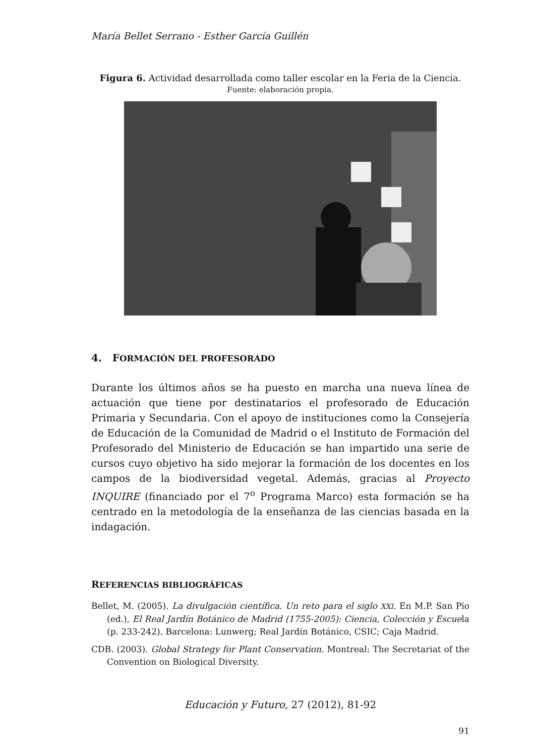María Bellet Serrano - Esther García Guillén
Figura 6. Actividad desarrollada como taller escolar en la Feria de la Ciencia.
Fuente: elaboración propia.
4. FORMACIÓN DEL PROFESORADO
Durante los últimos años se ha puesto en marcha una nueva línea de actuación que tiene por destinatarios el profesorado de Educación Primaria y Secundaria. Con el apoyo de instituciones como la Consejería de Educación de la Comunidad de Madrid o el Instituto de Formación del Profesorado del Ministerio de Educación se han impartido una serie de cursos cuyo objetivo ha sido mejorar la formación de los docentes en los campos de la biodiversidad vegetal. Además, gracias al Proyecto INQUIRE (financiado por el 7<sup>o</sup> Programa Marco) esta formación se ha centrado en la metodología de la enseñanza de las ciencias basada en la indagación.
REFERENCIAS BIBLIOGRÁFICAS
Bellet, M. (2005). La divulgación científica. Un reto para el siglo XXI. En M.P. San Pío (ed.), El Real Jardín Botánico de Madrid (1755-2005): Ciencia, Colección y Escuela (p. 233-242). Barcelona: Lunwerg; Real Jardín Botánico, CSIC; Caja Madrid.
CDB. (2003). Global Strategy for Plant Conservation. Montreal: The Secretariat of the Convention on Biological Diversity.
Educación y Futuro, 27 (2012), 81-92
91